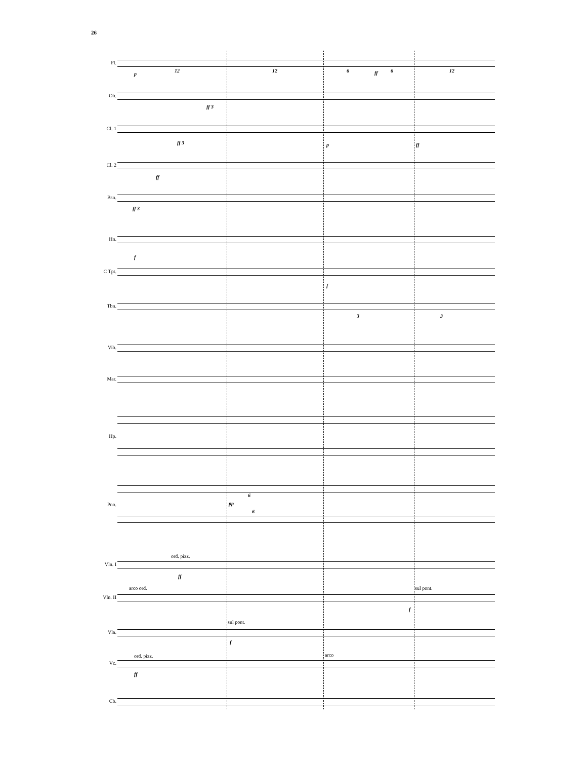26
Fl.
p
12 12 6 ff 6 12
Ob.
ff 3
Cl. 1
ff 3 p ff
Cl. 2
ff
Bsn.
ff 3
Hn.
f
C Tpt.
f
Tbn.
3 3
Vib.
Mar.
Hp.
6
pp
Pno.
6
Vln. I
ord. pizz.
ff
Vln. II
arco ord. sul pont.
f
Vla.
sul pont.
f
Vc.
ord. pizz. arco
ff
Cb.